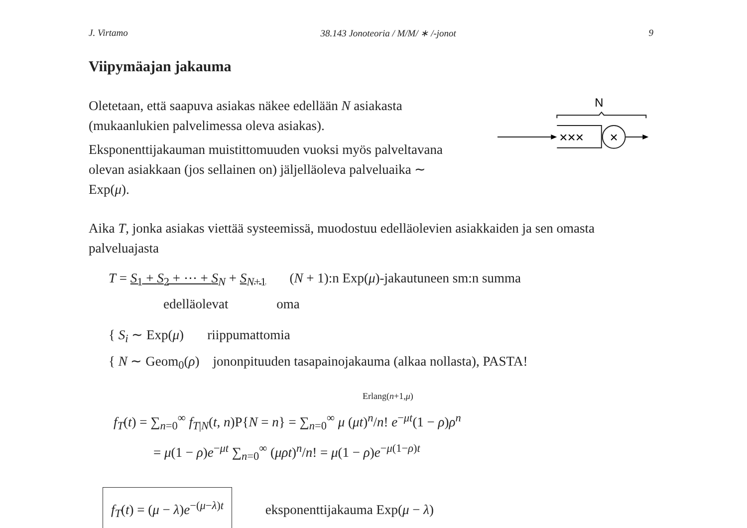J. Virtamo 38.143 Jonoteoria / M/M/ ∗ /-jonot 9
Viipymäajan jakauma
Oletetaan, että saapuva asiakas näkee edellään N asiakasta (mukaanlukien palvelimessa oleva asiakas).
Eksponenttijakauman muistittomuuden vuoksi myös palveltavana olevan asiakkaan (jos sellainen on) jäljelläoleva palveluaika ∼ Exp(μ).
N
×××
×
Aika T, jonka asiakas viettää systeemissä, muodostuu edelläolevien asiakkaiden ja sen omasta palveluajasta
T = S<sub>1</sub> + S<sub>2</sub> + ⋯ + S<sub>N</sub> + S<sub>N+1</sub> (N + 1):n Exp(μ)-jakautuneen sm:n summa
edelläolevat oma
{ S<sub>i</sub> ∼ Exp(μ) riippumattomia
{ N ∼ Geom<sub>0</sub>(ρ) jononpituuden tasapainojakauma (alkaa nollasta), PASTA!
Erlang(n+1,μ)
f<sub>T</sub>(t) = ∑<sub>n=0</sub><sup>∞</sup> f<sub>T|N</sub>(t, n)P{N = n} = ∑<sub>n=0</sub><sup>∞</sup> μ (μt)<sup>n</sup>/n! e<sup>−μt</sup>(1 − ρ)ρ<sup>n</sup>
= μ(1 − ρ)e<sup>−μt</sup> ∑<sub>n=0</sub><sup>∞</sup> (μρt)<sup>n</sup>/n! = μ(1 − ρ)e<sup>−μ(1−ρ)t</sup>
f<sub>T</sub>(t) = (μ − λ)e<sup>−(μ−λ)t</sup> eksponenttijakauma Exp(μ − λ)